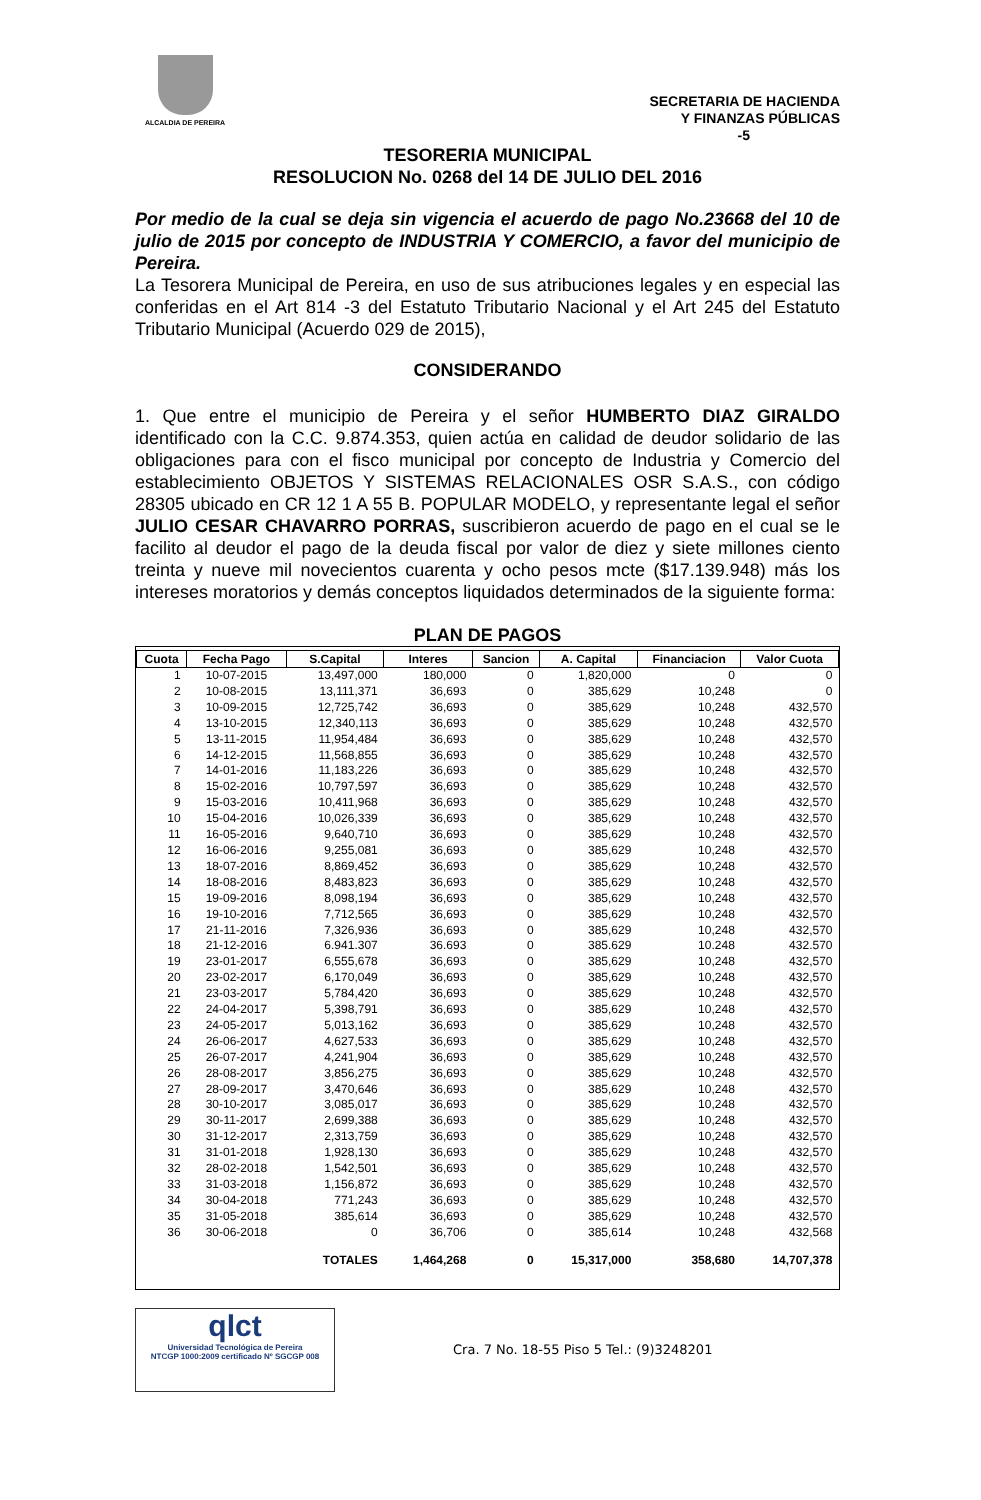ALCALDIA DE PEREIRA
SECRETARIA DE HACIENDA
Y FINANZAS PÚBLICAS
-5
TESORERIA MUNICIPAL
RESOLUCION No. 0268 del 14 DE JULIO DEL 2016
Por medio de la cual se deja sin vigencia el acuerdo de pago No.23668 del 10 de julio de 2015 por concepto de INDUSTRIA Y COMERCIO, a favor del municipio de Pereira.
La Tesorera Municipal de Pereira, en uso de sus atribuciones legales y en especial las conferidas en el Art 814 -3 del Estatuto Tributario Nacional y el Art 245 del Estatuto Tributario Municipal (Acuerdo 029 de 2015),
CONSIDERANDO
1. Que entre el municipio de Pereira y el señor HUMBERTO DIAZ GIRALDO identificado con la C.C. 9.874.353, quien actúa en calidad de deudor solidario de las obligaciones para con el fisco municipal por concepto de Industria y Comercio del establecimiento OBJETOS Y SISTEMAS RELACIONALES OSR S.A.S., con código 28305 ubicado en CR 12 1 A 55 B. POPULAR MODELO, y representante legal el señor JULIO CESAR CHAVARRO PORRAS, suscribieron acuerdo de pago en el cual se le facilito al deudor el pago de la deuda fiscal por valor de diez y siete millones ciento treinta y nueve mil novecientos cuarenta y ocho pesos mcte ($17.139.948) más los intereses moratorios y demás conceptos liquidados determinados de la siguiente forma:
PLAN DE PAGOS
| Cuota | Fecha Pago | S.Capital | Interes | Sancion | A. Capital | Financiacion | Valor Cuota |
| --- | --- | --- | --- | --- | --- | --- | --- |
| 1 | 10-07-2015 | 13,497,000 | 180,000 | 0 | 1,820,000 | 0 | 0 |
| 2 | 10-08-2015 | 13,111,371 | 36,693 | 0 | 385,629 | 10,248 | 0 |
| 3 | 10-09-2015 | 12,725,742 | 36,693 | 0 | 385,629 | 10,248 | 432,570 |
| 4 | 13-10-2015 | 12,340,113 | 36,693 | 0 | 385,629 | 10,248 | 432,570 |
| 5 | 13-11-2015 | 11,954,484 | 36,693 | 0 | 385,629 | 10,248 | 432,570 |
| 6 | 14-12-2015 | 11,568,855 | 36,693 | 0 | 385,629 | 10,248 | 432,570 |
| 7 | 14-01-2016 | 11,183,226 | 36,693 | 0 | 385,629 | 10,248 | 432,570 |
| 8 | 15-02-2016 | 10,797,597 | 36,693 | 0 | 385,629 | 10,248 | 432,570 |
| 9 | 15-03-2016 | 10,411,968 | 36,693 | 0 | 385,629 | 10,248 | 432,570 |
| 10 | 15-04-2016 | 10,026,339 | 36,693 | 0 | 385,629 | 10,248 | 432,570 |
| 11 | 16-05-2016 | 9,640,710 | 36,693 | 0 | 385,629 | 10,248 | 432,570 |
| 12 | 16-06-2016 | 9,255,081 | 36,693 | 0 | 385,629 | 10,248 | 432,570 |
| 13 | 18-07-2016 | 8,869,452 | 36,693 | 0 | 385,629 | 10,248 | 432,570 |
| 14 | 18-08-2016 | 8,483,823 | 36,693 | 0 | 385,629 | 10,248 | 432,570 |
| 15 | 19-09-2016 | 8,098,194 | 36,693 | 0 | 385,629 | 10,248 | 432,570 |
| 16 | 19-10-2016 | 7,712,565 | 36,693 | 0 | 385,629 | 10,248 | 432,570 |
| 17 | 21-11-2016 | 7,326,936 | 36,693 | 0 | 385,629 | 10,248 | 432,570 |
| 18 | 21-12-2016 | 6.941.307 | 36.693 | 0 | 385.629 | 10.248 | 432.570 |
| 19 | 23-01-2017 | 6,555,678 | 36,693 | 0 | 385,629 | 10,248 | 432,570 |
| 20 | 23-02-2017 | 6,170,049 | 36,693 | 0 | 385,629 | 10,248 | 432,570 |
| 21 | 23-03-2017 | 5,784,420 | 36,693 | 0 | 385,629 | 10,248 | 432,570 |
| 22 | 24-04-2017 | 5,398,791 | 36,693 | 0 | 385,629 | 10,248 | 432,570 |
| 23 | 24-05-2017 | 5,013,162 | 36,693 | 0 | 385,629 | 10,248 | 432,570 |
| 24 | 26-06-2017 | 4,627,533 | 36,693 | 0 | 385,629 | 10,248 | 432,570 |
| 25 | 26-07-2017 | 4,241,904 | 36,693 | 0 | 385,629 | 10,248 | 432,570 |
| 26 | 28-08-2017 | 3,856,275 | 36,693 | 0 | 385,629 | 10,248 | 432,570 |
| 27 | 28-09-2017 | 3,470,646 | 36,693 | 0 | 385,629 | 10,248 | 432,570 |
| 28 | 30-10-2017 | 3,085,017 | 36,693 | 0 | 385,629 | 10,248 | 432,570 |
| 29 | 30-11-2017 | 2,699,388 | 36,693 | 0 | 385,629 | 10,248 | 432,570 |
| 30 | 31-12-2017 | 2,313,759 | 36,693 | 0 | 385,629 | 10,248 | 432,570 |
| 31 | 31-01-2018 | 1,928,130 | 36,693 | 0 | 385,629 | 10,248 | 432,570 |
| 32 | 28-02-2018 | 1,542,501 | 36,693 | 0 | 385,629 | 10,248 | 432,570 |
| 33 | 31-03-2018 | 1,156,872 | 36,693 | 0 | 385,629 | 10,248 | 432,570 |
| 34 | 30-04-2018 | 771,243 | 36,693 | 0 | 385,629 | 10,248 | 432,570 |
| 35 | 31-05-2018 | 385,614 | 36,693 | 0 | 385,629 | 10,248 | 432,570 |
| 36 | 30-06-2018 | 0 | 36,706 | 0 | 385,614 | 10,248 | 432,568 |
| | | TOTALES | 1,464,268 | 0 | 15,317,000 | 358,680 | 14,707,378 |
qlct
Universidad Tecnológica de Pereira
NTCGP 1000:2009 certificado Nº SGCGP 008
Cra. 7 No. 18-55 Piso 5 Tel.: (9)3248201